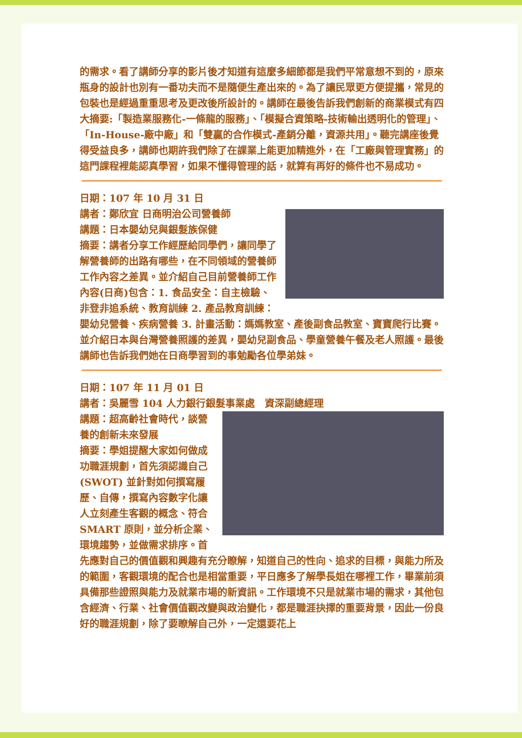的需求。看了講師分享的影片後才知道有這麼多細節都是我們平常意想不到的，原來瓶身的設計也別有一番功夫而不是隨便生產出來的。為了讓民眾更方便提攜，常見的包裝也是經過重重思考及更改後所設計的。講師在最後告訴我們創新的商業模式有四大摘要:「製造業服務化-一條龍的服務」、「模擬合資策略-技術輸出透明化的管理」、「In-House-廠中廠」和「雙贏的合作模式-產銷分離，資源共用」。聽完講座後覺得受益良多，講師也期許我們除了在課業上能更加精進外，在「工廠與管理實務」的這門課程裡能認真學習，如果不懂得管理的話，就算有再好的條件也不易成功。
日期：107 年 10 月 31 日
講者：鄭欣宜 日商明治公司營養師
講題：日本嬰幼兒與銀髮族保健
摘要：講者分享工作經歷給同學們，讓同學了解營養師的出路有哪些，在不同領域的營養師工作內容之差異。並介紹自己目前營養師工作內容(日商)包含：1. 食品安全：自主檢驗、非登非追系統、教育訓練 2. 產品教育訓練：嬰幼兒營養、疾病營養 3. 計畫活動：媽媽教室、產後副食品教室、寶寶爬行比賽。並介紹日本與台灣營養照護的差異，嬰幼兒副食品、學童營養午餐及老人照護。最後講師也告訴我們她在日商學習到的事勉勵各位學弟妹。
日期：107 年 11 月 01 日
講者：吳麗雪 104 人力銀行銀髮事業處　資深副總經理
講題：超高齡社會時代，談營養的創新未來發展
摘要：學姐提醒大家如何做成功職涯規劃，首先須認識自己(SWOT) 並針對如何撰寫履歷、自傳，撰寫內容數字化讓人立刻產生客觀的概念、符合 SMART 原則，並分析企業、環境趨勢，並做需求排序。首先應對自己的價值觀和興趣有充分瞭解，知道自己的性向、追求的目標，與能力所及的範圍，客觀環境的配合也是相當重要，平日應多了解學長姐在哪裡工作，畢業前須具備那些證照與能力及就業市場的新資訊。工作環境不只是就業市場的需求，其他包含經濟、行業、社會價值觀改變與政治變化，都是職涯抉擇的重要背景，因此一份良好的職涯規劃，除了要瞭解自己外，一定還要花上